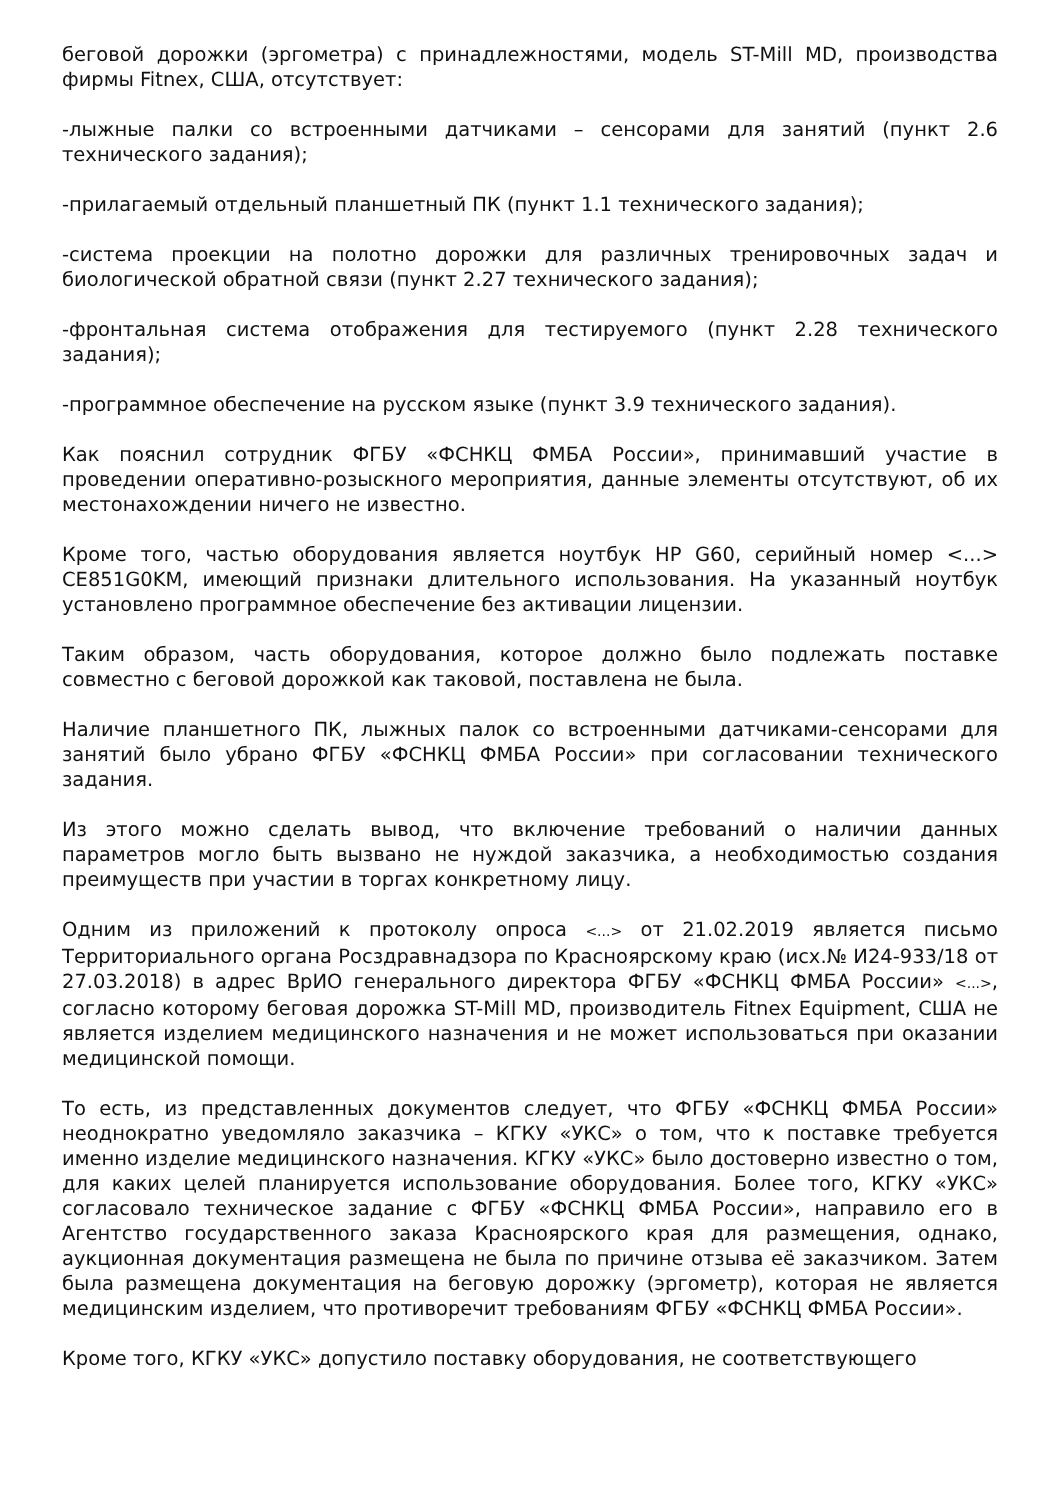беговой дорожки (эргометра) с принадлежностями, модель ST-Mill MD, производства фирмы Fitnex, США, отсутствует:
-лыжные палки со встроенными датчиками – сенсорами для занятий (пункт 2.6 технического задания);
-прилагаемый отдельный планшетный ПК (пункт 1.1 технического задания);
-система проекции на полотно дорожки для различных тренировочных задач и биологической обратной связи (пункт 2.27 технического задания);
-фронтальная система отображения для тестируемого (пункт 2.28 технического задания);
-программное обеспечение на русском языке (пункт 3.9 технического задания).
Как пояснил сотрудник ФГБУ «ФСНКЦ ФМБА России», принимавший участие в проведении оперативно-розыскного мероприятия, данные элементы отсутствуют, об их местонахождении ничего не известно.
Кроме того, частью оборудования является ноутбук HP G60, серийный номер <...> CE851G0KM, имеющий признаки длительного использования. На указанный ноутбук установлено программное обеспечение без активации лицензии.
Таким образом, часть оборудования, которое должно было подлежать поставке совместно с беговой дорожкой как таковой, поставлена не была.
Наличие планшетного ПК, лыжных палок со встроенными датчиками-сенсорами для занятий было убрано ФГБУ «ФСНКЦ ФМБА России» при согласовании технического задания.
Из этого можно сделать вывод, что включение требований о наличии данных параметров могло быть вызвано не нуждой заказчика, а необходимостью создания преимуществ при участии в торгах конкретному лицу.
Одним из приложений к протоколу опроса <...> от 21.02.2019 является письмо Территориального органа Росздравнадзора по Красноярскому краю (исх.№ И24-933/18 от 27.03.2018) в адрес ВрИО генерального директора ФГБУ «ФСНКЦ ФМБА России» <...>, согласно которому беговая дорожка ST-Mill MD, производитель Fitnex Equipment, США не является изделием медицинского назначения и не может использоваться при оказании медицинской помощи.
То есть, из представленных документов следует, что ФГБУ «ФСНКЦ ФМБА России» неоднократно уведомляло заказчика – КГКУ «УКС» о том, что к поставке требуется именно изделие медицинского назначения. КГКУ «УКС» было достоверно известно о том, для каких целей планируется использование оборудования. Более того, КГКУ «УКС» согласовало техническое задание с ФГБУ «ФСНКЦ ФМБА России», направило его в Агентство государственного заказа Красноярского края для размещения, однако, аукционная документация размещена не была по причине отзыва её заказчиком. Затем была размещена документация на беговую дорожку (эргометр), которая не является медицинским изделием, что противоречит требованиям ФГБУ «ФСНКЦ ФМБА России».
Кроме того, КГКУ «УКС» допустило поставку оборудования, не соответствующего